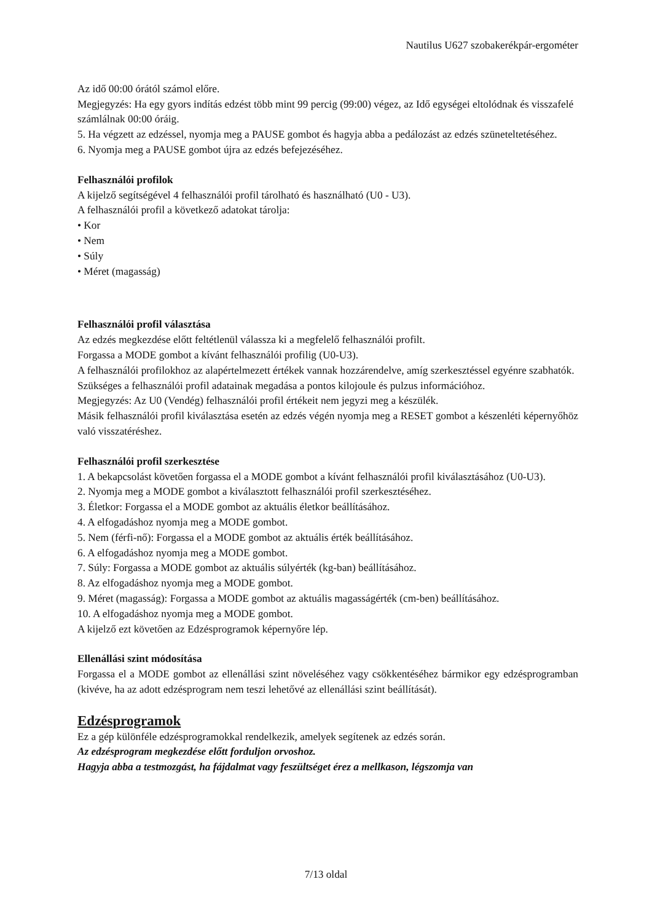Nautilus U627 szobakerékpár-ergométer
Az idő 00:00 órától számol előre.
Megjegyzés: Ha egy gyors indítás edzést több mint 99 percig (99:00) végez, az Idő egységei eltolódnak és visszafelé számlálnak 00:00 óráig.
5. Ha végzett az edzéssel, nyomja meg a PAUSE gombot és hagyja abba a pedálozást az edzés szüneteltetéséhez.
6. Nyomja meg a PAUSE gombot újra az edzés befejezéséhez.
Felhasználói profilok
A kijelző segítségével 4 felhasználói profil tárolható és használható (U0 - U3).
A felhasználói profil a következő adatokat tárolja:
• Kor
• Nem
• Súly
• Méret (magasság)
Felhasználói profil választása
Az edzés megkezdése előtt feltétlenül válassza ki a megfelelő felhasználói profilt.
Forgassa a MODE gombot a kívánt felhasználói profilig (U0-U3).
A felhasználói profilokhoz az alapértelmezett értékek vannak hozzárendelve, amíg szerkesztéssel egyénre szabhatók.
Szükséges a felhasználói profil adatainak megadása a pontos kilojoule és pulzus információhoz.
Megjegyzés: Az U0 (Vendég) felhasználói profil értékeit nem jegyzi meg a készülék.
Másik felhasználói profil kiválasztása esetén az edzés végén nyomja meg a RESET gombot a készenléti képernyőhöz való visszatéréshez.
Felhasználói profil szerkesztése
1. A bekapcsolást követően forgassa el a MODE gombot a kívánt felhasználói profil kiválasztásához (U0-U3).
2. Nyomja meg a MODE gombot a kiválasztott felhasználói profil szerkesztéséhez.
3. Életkor: Forgassa el a MODE gombot az aktuális életkor beállításához.
4. A elfogadáshoz nyomja meg a MODE gombot.
5. Nem (férfi-nő): Forgassa el a MODE gombot az aktuális érték beállításához.
6. A elfogadáshoz nyomja meg a MODE gombot.
7. Súly: Forgassa a MODE gombot az aktuális súlyérték (kg-ban) beállításához.
8. Az elfogadáshoz nyomja meg a MODE gombot.
9. Méret (magasság): Forgassa a MODE gombot az aktuális magasságérték (cm-ben) beállításához.
10. A elfogadáshoz nyomja meg a MODE gombot.
A kijelző ezt követően az Edzésprogramok képernyőre lép.
Ellenállási szint módosítása
Forgassa el a MODE gombot az ellenállási szint növeléséhez vagy csökkentéséhez bármikor egy edzésprogramban (kivéve, ha az adott edzésprogram nem teszi lehetővé az ellenállási szint beállítását).
Edzésprogramok
Ez a gép különféle edzésprogramokkal rendelkezik, amelyek segítenek az edzés során.
Az edzésprogram megkezdése előtt forduljon orvoshoz.
Hagyja abba a testmozgást, ha fájdalmat vagy feszültséget érez a mellkason, légszomja van
7/13 oldal